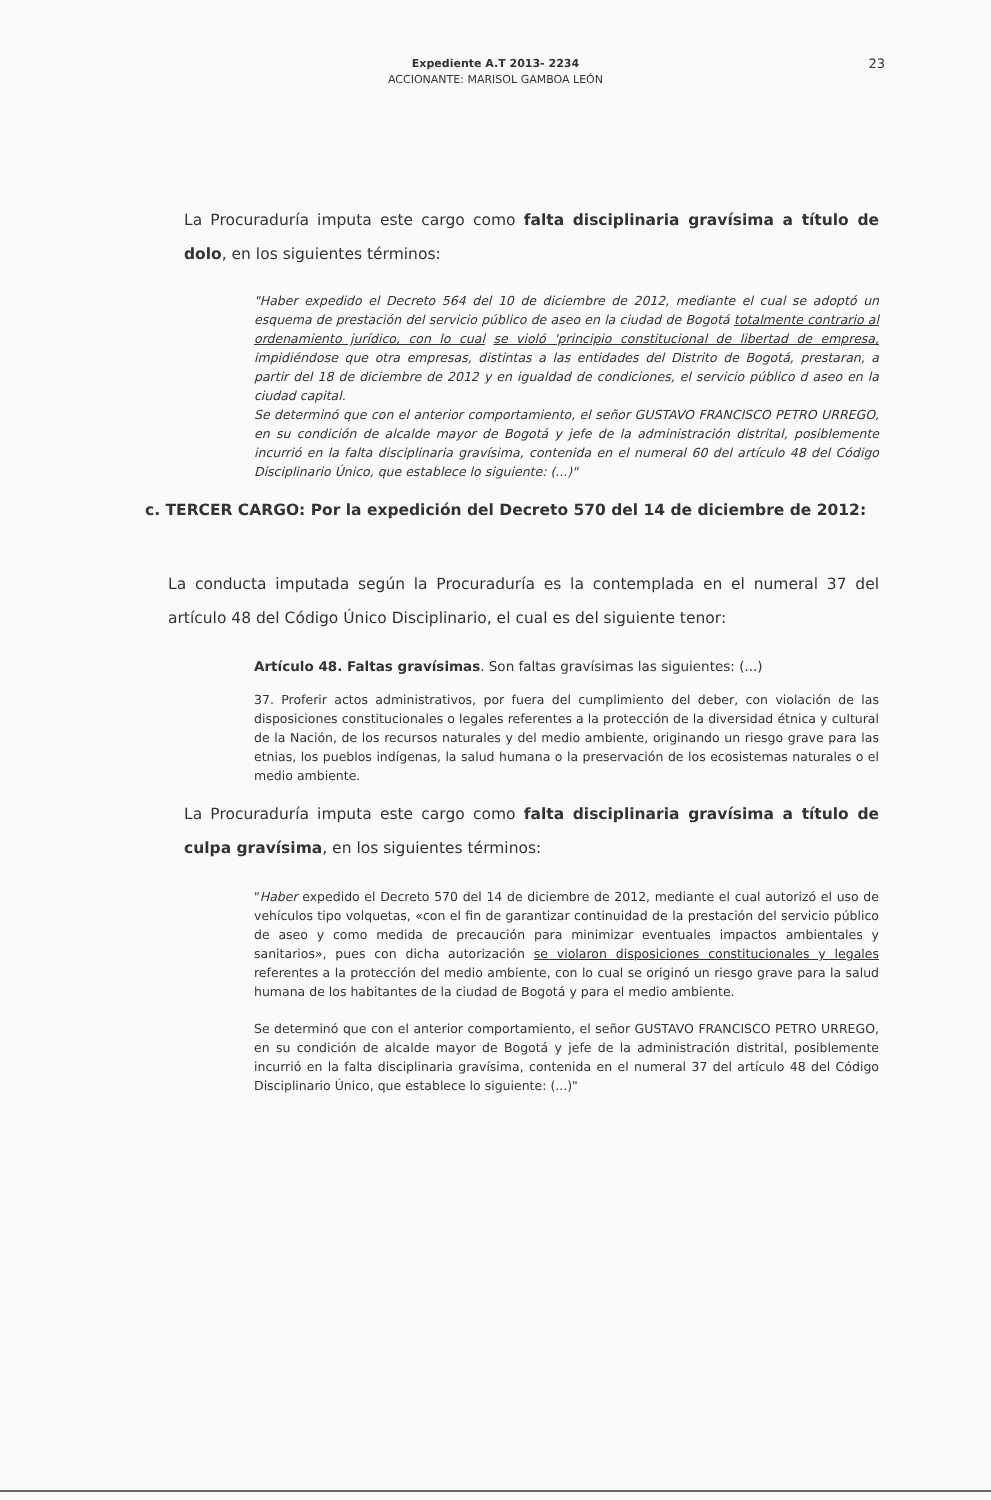Expediente A.T 2013- 2234
ACCIONANTE: MARISOL GAMBOA LEÓN
23
La Procuraduría imputa este cargo como falta disciplinaria gravísima a título de dolo, en los siguientes términos:
"Haber expedido el Decreto 564 del 10 de diciembre de 2012, mediante el cual se adoptó un esquema de prestación del servicio público de aseo en la ciudad de Bogotá totalmente contrario al ordenamiento jurídico, con lo cual se violó 'principio constitucional de libertad de empresa, impidiéndose que otra empresas, distintas a las entidades del Distrito de Bogotá, prestaran, a partir del 18 de diciembre de 2012 y en igualdad de condiciones, el servicio público d aseo en la ciudad capital.
Se determinó que con el anterior comportamiento, el señor GUSTAVO FRANCISCO PETRO URREGO, en su condición de alcalde mayor de Bogotá y jefe de la administración distrital, posiblemente incurrió en la falta disciplinaria gravísima, contenida en el numeral 60 del artículo 48 del Código Disciplinario Único, que establece lo siguiente: (...)"
c. TERCER CARGO: Por la expedición del Decreto 570 del 14 de diciembre de 2012:
La conducta imputada según la Procuraduría es la contemplada en el numeral 37 del artículo 48 del Código Único Disciplinario, el cual es del siguiente tenor:
Artículo 48. Faltas gravísimas. Son faltas gravísimas las siguientes: (...)
37. Proferir actos administrativos, por fuera del cumplimiento del deber, con violación de las disposiciones constitucionales o legales referentes a la protección de la diversidad étnica y cultural de la Nación, de los recursos naturales y del medio ambiente, originando un riesgo grave para las etnias, los pueblos indígenas, la salud humana o la preservación de los ecosistemas naturales o el medio ambiente.
La Procuraduría imputa este cargo como falta disciplinaria gravísima a título de culpa gravísima, en los siguientes términos:
"Haber expedido el Decreto 570 del 14 de diciembre de 2012, mediante el cual autorizó el uso de vehículos tipo volquetas, «con el fin de garantizar continuidad de la prestación del servicio público de aseo y como medida de precaución para minimizar eventuales impactos ambientales y sanitarios», pues con dicha autorización se violaron disposiciones constitucionales y legales referentes a la protección del medio ambiente, con lo cual se originó un riesgo grave para la salud humana de los habitantes de la ciudad de Bogotá y para el medio ambiente.
Se determinó que con el anterior comportamiento, el señor GUSTAVO FRANCISCO PETRO URREGO, en su condición de alcalde mayor de Bogotá y jefe de la administración distrital, posiblemente incurrió en la falta disciplinaria gravísima, contenida en el numeral 37 del artículo 48 del Código Disciplinario Único, que establece lo siguiente: (...)"